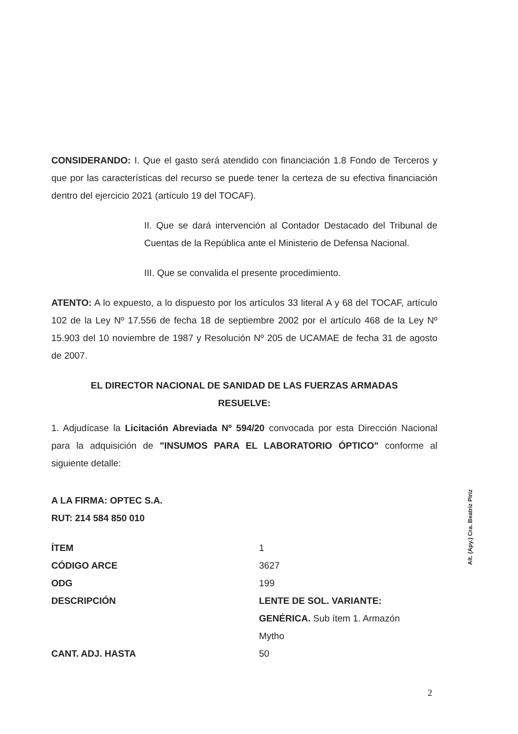CONSIDERANDO: I. Que el gasto será atendido con financiación 1.8 Fondo de Terceros y que por las características del recurso se puede tener la certeza de su efectiva financiación dentro del ejercicio 2021 (artículo 19 del TOCAF).
II. Que se dará intervención al Contador Destacado del Tribunal de Cuentas de la República ante el Ministerio de Defensa Nacional.
III. Que se convalida el presente procedimiento.
ATENTO: A lo expuesto, a lo dispuesto por los artículos 33 literal A y 68 del TOCAF, artículo 102 de la Ley Nº 17.556 de fecha 18 de septiembre 2002 por el artículo 468 de la Ley Nº 15.903 del 10 noviembre de 1987 y Resolución Nº 205 de UCAMAE de fecha 31 de agosto de 2007.
EL DIRECTOR NACIONAL DE SANIDAD DE LAS FUERZAS ARMADAS
RESUELVE:
1. Adjudícase la Licitación Abreviada Nº 594/20 convocada por esta Dirección Nacional para la adquisición de "INSUMOS PARA EL LABORATORIO ÓPTICO" conforme al siguiente detalle:
A LA FIRMA: OPTEC S.A.
RUT: 214 584 850 010
| ÍTEM | 1 |
| CÓDIGO ARCE | 3627 |
| ODG | 199 |
| DESCRIPCIÓN | LENTE DE SOL. VARIANTE: GENÉRICA. Sub ítem 1. Armazón Mytho |
| CANT. ADJ. HASTA | 50 |
Alt. (Apy.) Cra. Beatriz Piriz
2